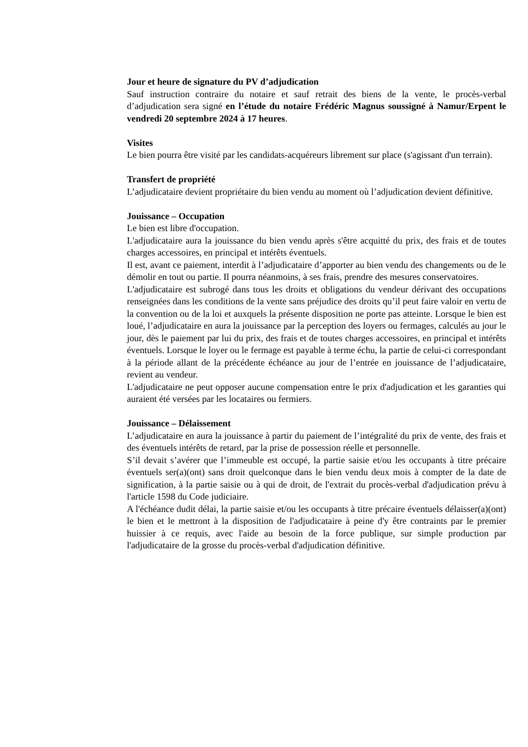Jour et heure de signature du PV d’adjudication
Sauf instruction contraire du notaire et sauf retrait des biens de la vente, le procès-verbal d’adjudication sera signé en l’étude du notaire Frédéric Magnus soussigné à Namur/Erpent le vendredi 20 septembre 2024 à 17 heures.
Visites
Le bien pourra être visité par les candidats-acquéreurs librement sur place (s'agissant d'un terrain).
Transfert de propriété
L’adjudicataire devient propriétaire du bien vendu au moment où l’adjudication devient définitive.
Jouissance – Occupation
Le bien est libre d'occupation.
L'adjudicataire aura la jouissance du bien vendu après s'être acquitté du prix, des frais et de toutes charges accessoires, en principal et intérêts éventuels.
Il est, avant ce paiement, interdit à l’adjudicataire d’apporter au bien vendu des changements ou de le démolir en tout ou partie. Il pourra néanmoins, à ses frais, prendre des mesures conservatoires.
L'adjudicataire est subrogé dans tous les droits et obligations du vendeur dérivant des occupations renseignées dans les conditions de la vente sans préjudice des droits qu’il peut faire valoir en vertu de la convention ou de la loi et auxquels la présente disposition ne porte pas atteinte. Lorsque le bien est loué, l’adjudicataire en aura la jouissance par la perception des loyers ou fermages, calculés au jour le jour, dès le paiement par lui du prix, des frais et de toutes charges accessoires, en principal et intérêts éventuels. Lorsque le loyer ou le fermage est payable à terme échu, la partie de celui-ci correspondant à la période allant de la précédente échéance au jour de l’entrée en jouissance de l’adjudicataire, revient au vendeur.
L'adjudicataire ne peut opposer aucune compensation entre le prix d'adjudication et les garanties qui auraient été versées par les locataires ou fermiers.
Jouissance – Délaissement
L’adjudicataire en aura la jouissance à partir du paiement de l’intégralité du prix de vente, des frais et des éventuels intérêts de retard, par la prise de possession réelle et personnelle.
S’il devait s’avérer que l’immeuble est occupé, la partie saisie et/ou les occupants à titre précaire éventuels ser(a)(ont) sans droit quelconque dans le bien vendu deux mois à compter de la date de signification, à la partie saisie ou à qui de droit, de l'extrait du procès-verbal d'adjudication prévu à l'article 1598 du Code judiciaire.
A l'échéance dudit délai, la partie saisie et/ou les occupants à titre précaire éventuels délaisser(a)(ont) le bien et le mettront à la disposition de l'adjudicataire à peine d'y être contraints par le premier huissier à ce requis, avec l'aide au besoin de la force publique, sur simple production par l'adjudicataire de la grosse du procès-verbal d'adjudication définitive.